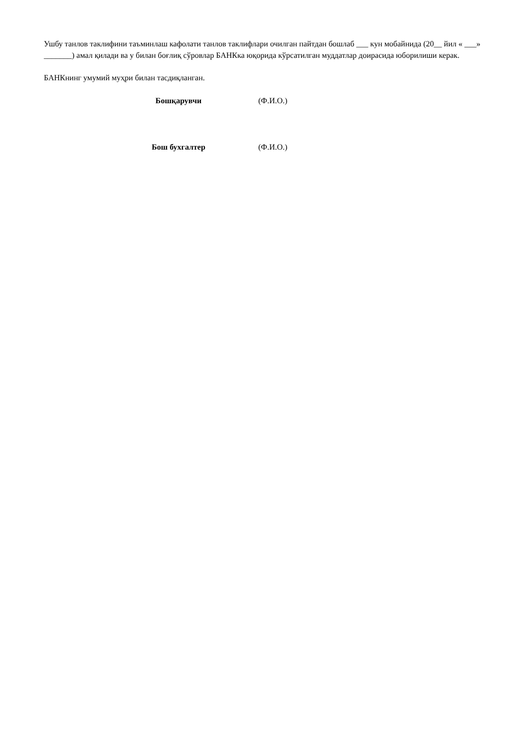Ушбу танлов таклифини таъминлаш кафолати танлов таклифлари очилган пайтдан бошлаб ___ кун мобайнида (20__ йил « ___» _______) амал қилади ва у билан боғлиқ сўровлар БАНКка юқорида кўрсатилган муддатлар доирасида юборилиши керак.
БАНКнинг умумий муҳри билан тасдиқланган.
Бошқарувчи (Ф.И.О.)
Бош бухгалтер (Ф.И.О.)